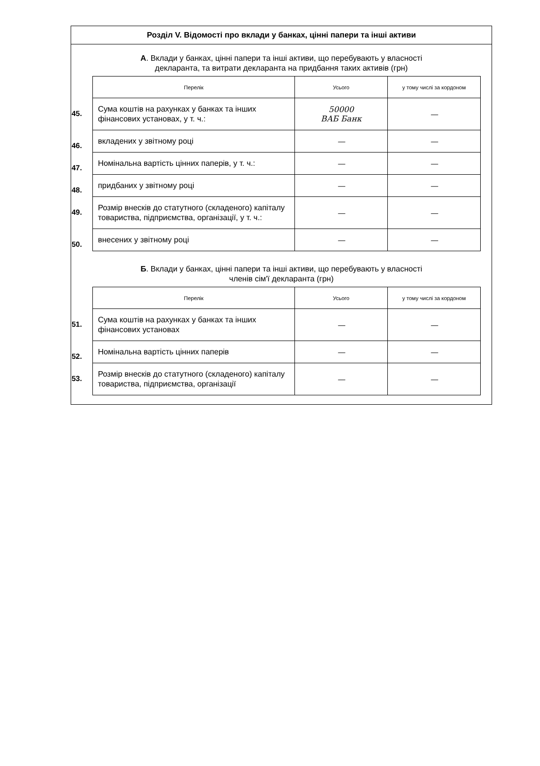Розділ V. Відомості про вклади у банках, цінні папери та інші активи
А. Вклади у банках, цінні папери та інші активи, що перебувають у власності
декларанта, та витрати декларанта на придбання таких активів (грн)
| | Перелік | Усього | у тому числі за кордоном |
| --- | --- | --- | --- |
| 45. | Сума коштів на рахунках у банках та інших фінансових установах, у т. ч.: | 50000 ВАБ Банк | — |
| 46. | вкладених у звітному році | — | — |
| 47. | Номінальна вартість цінних паперів, у т. ч.: | — | — |
| 48. | придбаних у звітному році | — | — |
| 49. | Розмір внесків до статутного (складеного) капіталу товариства, підприємства, організації, у т. ч.: | — | — |
| 50. | внесених у звітному році | — | — |
Б. Вклади у банках, цінні папери та інші активи, що перебувають у власності
членів сім'ї декларанта (грн)
| | Перелік | Усього | у тому числі за кордоном |
| --- | --- | --- | --- |
| 51. | Сума коштів на рахунках у банках та інших фінансових установах | — | — |
| 52. | Номінальна вартість цінних паперів | — | — |
| 53. | Розмір внесків до статутного (складеного) капіталу товариства, підприємства, організації | — | — |